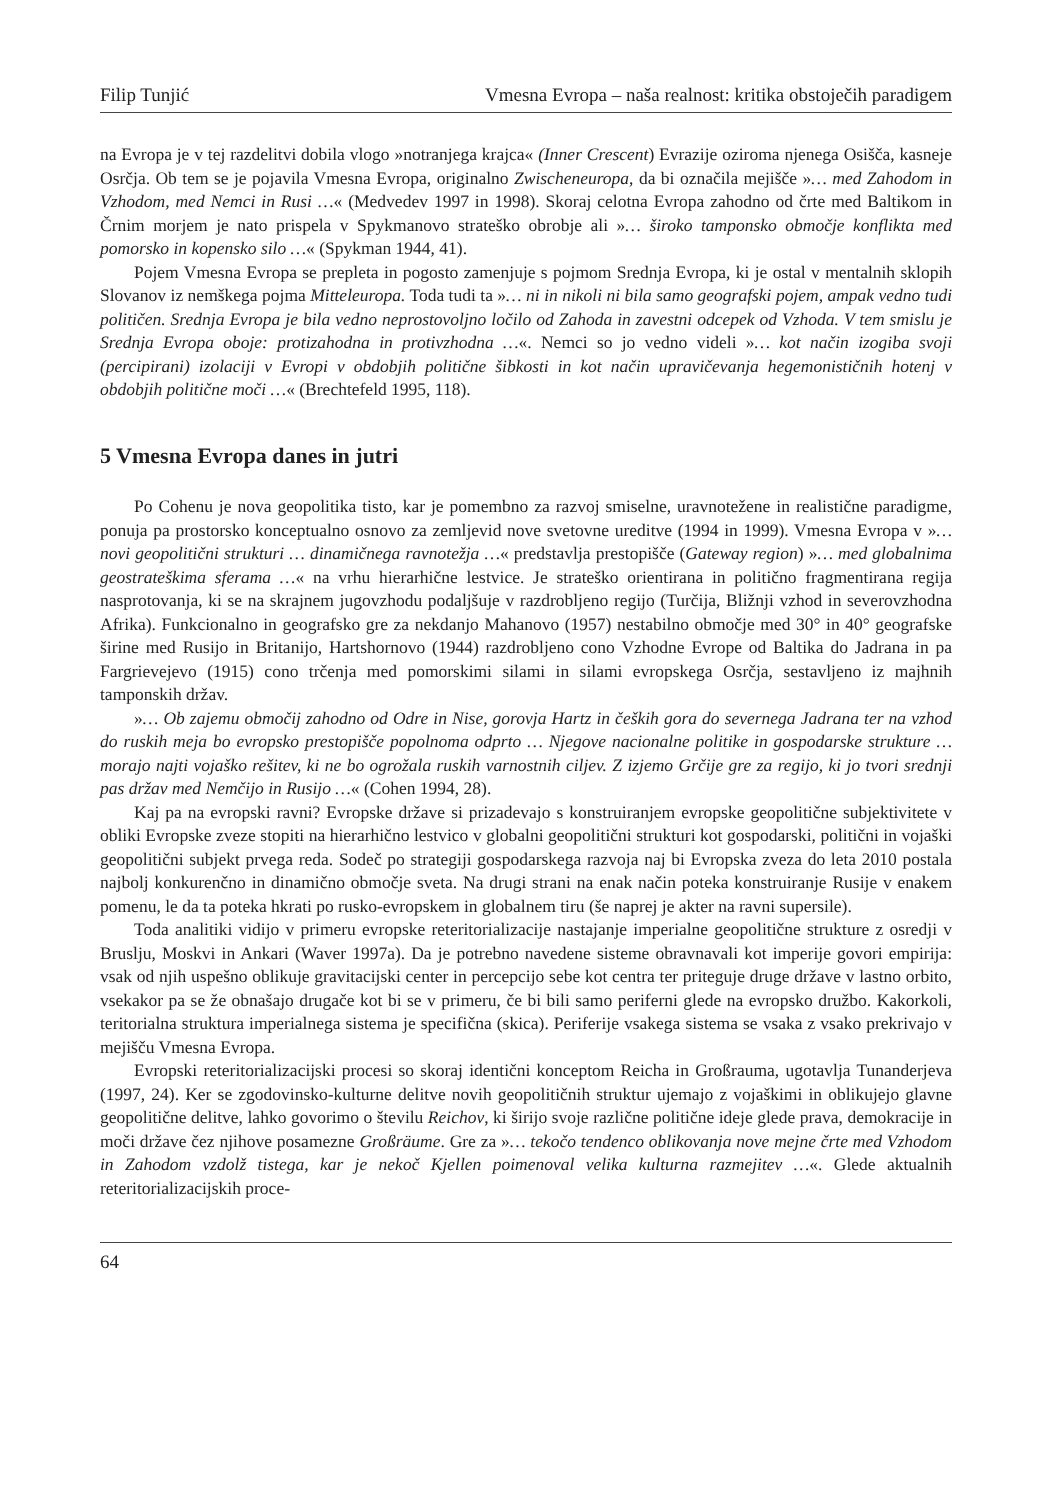Filip Tunjić Vmesna Evropa – naša realnost: kritika obstoječih paradigem
na Evropa je v tej razdelitvi dobila vlogo »notranjega krajca« (Inner Crescent) Evrazije oziroma njenega Osišča, kasneje Osrčja. Ob tem se je pojavila Vmesna Evropa, originalno Zwischeneuropa, da bi označila mejišče »… med Zahodom in Vzhodom, med Nemci in Rusi …« (Medvedev 1997 in 1998). Skoraj celotna Evropa zahodno od črte med Baltikom in Črnim morjem je nato prispela v Spykmanovo strateško obrobje ali »… široko tamponsko območje konflikta med pomorsko in kopensko silo …« (Spykman 1944, 41).
Pojem Vmesna Evropa se prepleta in pogosto zamenjuje s pojmom Srednja Evropa, ki je ostal v mentalnih sklopih Slovanov iz nemškega pojma Mitteleuropa. Toda tudi ta »… ni in nikoli ni bila samo geografski pojem, ampak vedno tudi političen. Srednja Evropa je bila vedno neprostovoljno ločilo od Zahoda in zavestni odcepek od Vzhoda. V tem smislu je Srednja Evropa oboje: protizahodna in protivzhodna …«. Nemci so jo vedno videli »… kot način izogiba svoji (percipirani) izolaciji v Evropi v obdobjih politične šibkosti in kot način upravičevanja hegemonističnih hotenj v obdobjih politične moči …« (Brechtefeld 1995, 118).
5 Vmesna Evropa danes in jutri
Po Cohenu je nova geopolitika tisto, kar je pomembno za razvoj smiselne, uravnotežene in realistične paradigme, ponuja pa prostorsko konceptualno osnovo za zemljevid nove svetovne ureditve (1994 in 1999). Vmesna Evropa v »… novi geopolitični strukturi … dinamičnega ravnotežja …« predstavlja prestopišče (Gateway region) »… med globalnima geostrateškima sferama …« na vrhu hierarhične lestvice. Je strateško orientirana in politično fragmentirana regija nasprotovanja, ki se na skrajnem jugovzhodu podaljšuje v razdrobljeno regijo (Turčija, Bližnji vzhod in severovzhodna Afrika). Funkcionalno in geografsko gre za nekdanjo Mahanovo (1957) nestabilno območje med 30° in 40° geografske širine med Rusijo in Britanijo, Hartshornovo (1944) razdrobljeno cono Vzhodne Evrope od Baltika do Jadrana in pa Fargrievejevo (1915) cono trčenja med pomorskimi silami in silami evropskega Osrčja, sestavljeno iz majhnih tamponskih držav.
»… Ob zajemu območij zahodno od Odre in Nise, gorovja Hartz in čeških gora do severnega Jadrana ter na vzhod do ruskih meja bo evropsko prestopišče popolnoma odprto … Njegove nacionalne politike in gospodarske strukture … morajo najti vojaško rešitev, ki ne bo ogrožala ruskih varnostnih ciljev. Z izjemo Grčije gre za regijo, ki jo tvori srednji pas držav med Nemčijo in Rusijo …« (Cohen 1994, 28).
Kaj pa na evropski ravni? Evropske države si prizadevajo s konstruiranjem evropske geopolitične subjektivitete v obliki Evropske zveze stopiti na hierarhično lestvico v globalni geopolitični strukturi kot gospodarski, politični in vojaški geopolitični subjekt prvega reda. Sodeč po strategiji gospodarskega razvoja naj bi Evropska zveza do leta 2010 postala najbolj konkurenčno in dinamično območje sveta. Na drugi strani na enak način poteka konstruiranje Rusije v enakem pomenu, le da ta poteka hkrati po rusko-evropskem in globalnem tiru (še naprej je akter na ravni supersile).
Toda analitiki vidijo v primeru evropske reteritorializacije nastajanje imperialne geopolitične strukture z osredji v Bruslju, Moskvi in Ankari (Waver 1997a). Da je potrebno navedene sisteme obravnavali kot imperije govori empirija: vsak od njih uspešno oblikuje gravitacijski center in percepcijo sebe kot centra ter priteguje druge države v lastno orbito, vsekakor pa se že obnašajo drugače kot bi se v primeru, če bi bili samo periferni glede na evropsko družbo. Kakorkoli, teritorialna struktura imperialnega sistema je specifična (skica). Periferije vsakega sistema se vsaka z vsako prekrivajo v mejišču Vmesna Evropa.
Evropski reteritorializacijski procesi so skoraj identični konceptom Reicha in Großrauma, ugotavlja Tunanderjeva (1997, 24). Ker se zgodovinsko-kulturne delitve novih geopolitičnih struktur ujemajo z vojaškimi in oblikujejo glavne geopolitične delitve, lahko govorimo o številu Reichov, ki širijo svoje različne politične ideje glede prava, demokracije in moči države čez njihove posamezne Großräume. Gre za »… tekočo tendenco oblikovanja nove mejne črte med Vzhodom in Zahodom vzdolž tistega, kar je nekoč Kjellen poimenoval velika kulturna razmejitev …«. Glede aktualnih reteritorializacijskih proce-
64